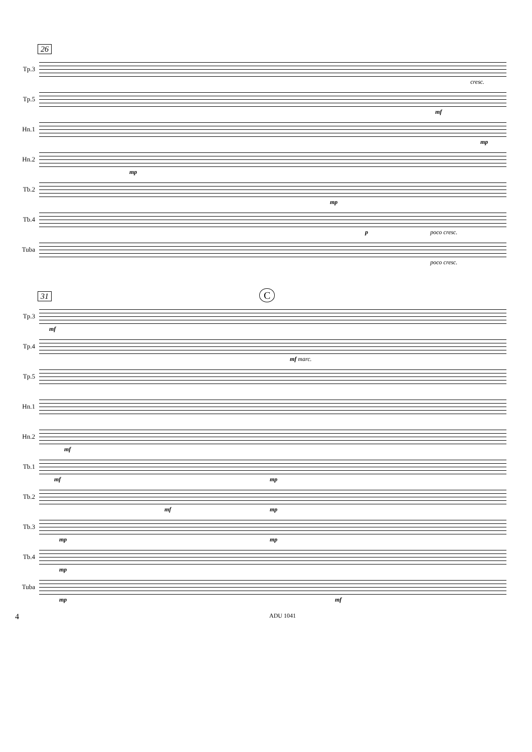26
Tp.3
cresc.
Tp.5
mf
Hn.1
mp
Hn.2
mp
Tb.2
mp
Tb.4
p poco cresc.
Tuba
poco cresc.
31 C
Tp.3
mf
Tp.4
mf marc.
Tp.5
Hn.1
Hn.2
mf
Tb.1
mf mp
Tb.2
mf mp
Tb.3
mp mp
Tb.4
mp
Tuba
mp mf
4 ADU 1041